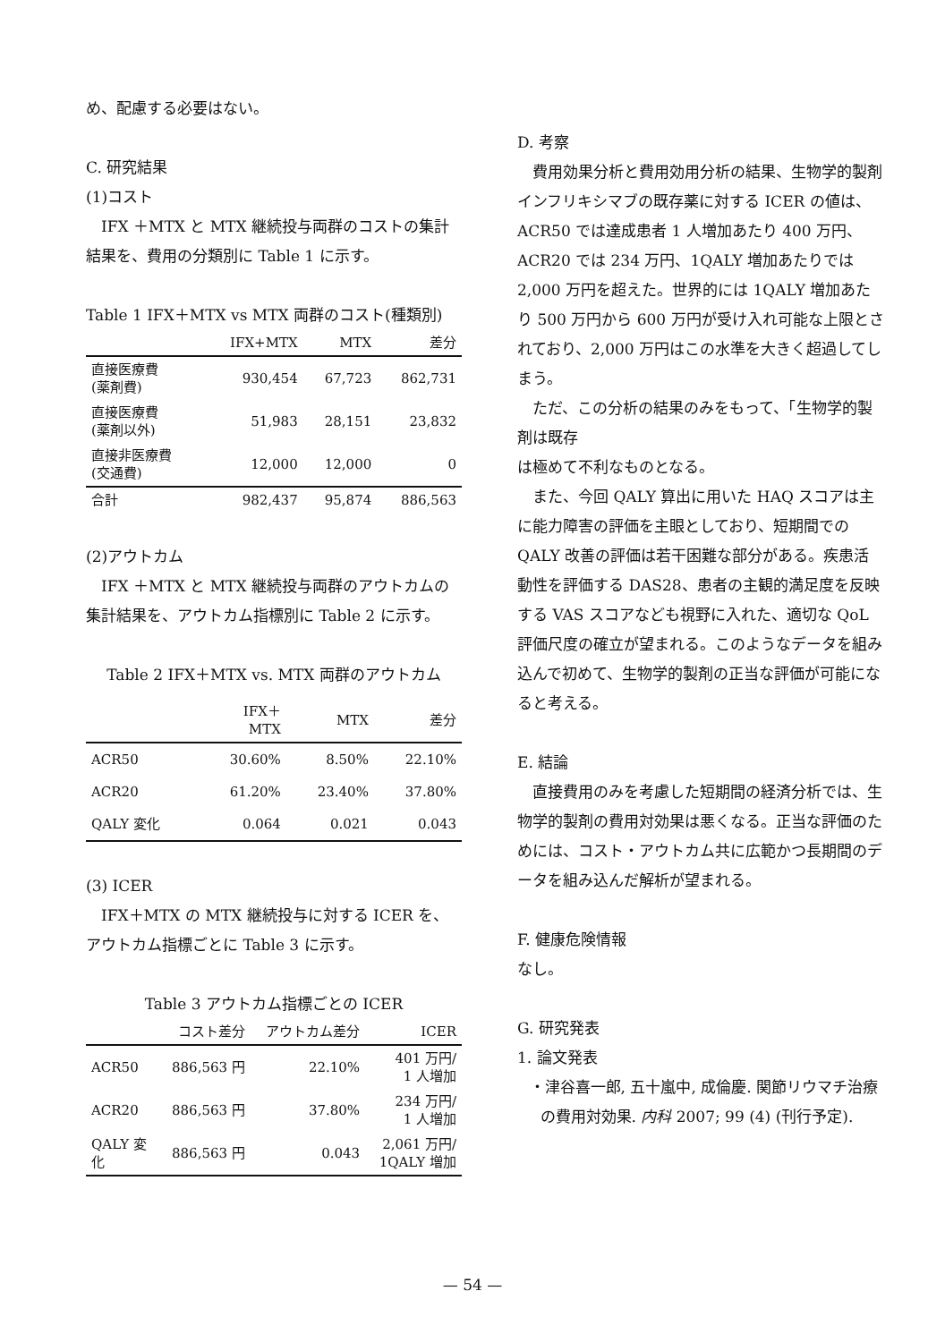め、配慮する必要はない。
C. 研究結果
(1)コスト
IFX ＋MTX と MTX 継続投与両群のコストの集計結果を、費用の分類別に Table 1 に示す。
Table 1 IFX＋MTX vs MTX 両群のコスト(種類別)
| | IFX+MTX | MTX | 差分 |
| --- | --- | --- | --- |
| 直接医療費 (薬剤費) | 930,454 | 67,723 | 862,731 |
| 直接医療費 (薬剤以外) | 51,983 | 28,151 | 23,832 |
| 直接非医療費 (交通費) | 12,000 | 12,000 | 0 |
| 合計 | 982,437 | 95,874 | 886,563 |
(2)アウトカム
IFX ＋MTX と MTX 継続投与両群のアウトカムの集計結果を、アウトカム指標別に Table 2 に示す。
Table 2 IFX＋MTX vs. MTX 両群のアウトカム
| | IFX＋ MTX | MTX | 差分 |
| --- | --- | --- | --- |
| ACR50 | 30.60% | 8.50% | 22.10% |
| ACR20 | 61.20% | 23.40% | 37.80% |
| QALY 変化 | 0.064 | 0.021 | 0.043 |
(3) ICER
IFX＋MTX の MTX 継続投与に対する ICER を、アウトカム指標ごとに Table 3 に示す。
Table 3 アウトカム指標ごとの ICER
| | コスト差分 | アウトカム差分 | ICER |
| --- | --- | --- | --- |
| ACR50 | 886,563 円 | 22.10% | 401 万円/ 1 人増加 |
| ACR20 | 886,563 円 | 37.80% | 234 万円/ 1 人増加 |
| QALY 変 化 | 886,563 円 | 0.043 | 2,061 万円/ 1QALY 増加 |
D. 考察
費用効果分析と費用効用分析の結果、生物学的製剤インフリキシマブの既存薬に対する ICER の値は、ACR50 では達成患者 1 人増加あたり 400 万円、ACR20 では 234 万円、1QALY 増加あたりでは 2,000 万円を超えた。世界的には 1QALY 増加あたり 500 万円から 600 万円が受け入れ可能な上限とされており、2,000 万円はこの水準を大きく超過してしまう。
ただ、この分析の結果のみをもって、「生物学的製剤は既存
は極めて不利なものとなる。
また、今回 QALY 算出に用いた HAQ スコアは主に能力障害の評価を主眼としており、短期間での QALY 改善の評価は若干困難な部分がある。疾患活動性を評価する DAS28、患者の主観的満足度を反映する VAS スコアなども視野に入れた、適切な QoL 評価尺度の確立が望まれる。このようなデータを組み込んで初めて、生物学的製剤の正当な評価が可能になると考える。
E. 結論
直接費用のみを考慮した短期間の経済分析では、生物学的製剤の費用対効果は悪くなる。正当な評価のためには、コスト・アウトカム共に広範かつ長期間のデータを組み込んだ解析が望まれる。
F. 健康危険情報
なし。
G. 研究発表
1. 論文発表
・津谷喜一郎, 五十嵐中, 成倫慶. 関節リウマチ治療の費用対効果. 内科 2007; 99 (4) (刊行予定).
— 54 —